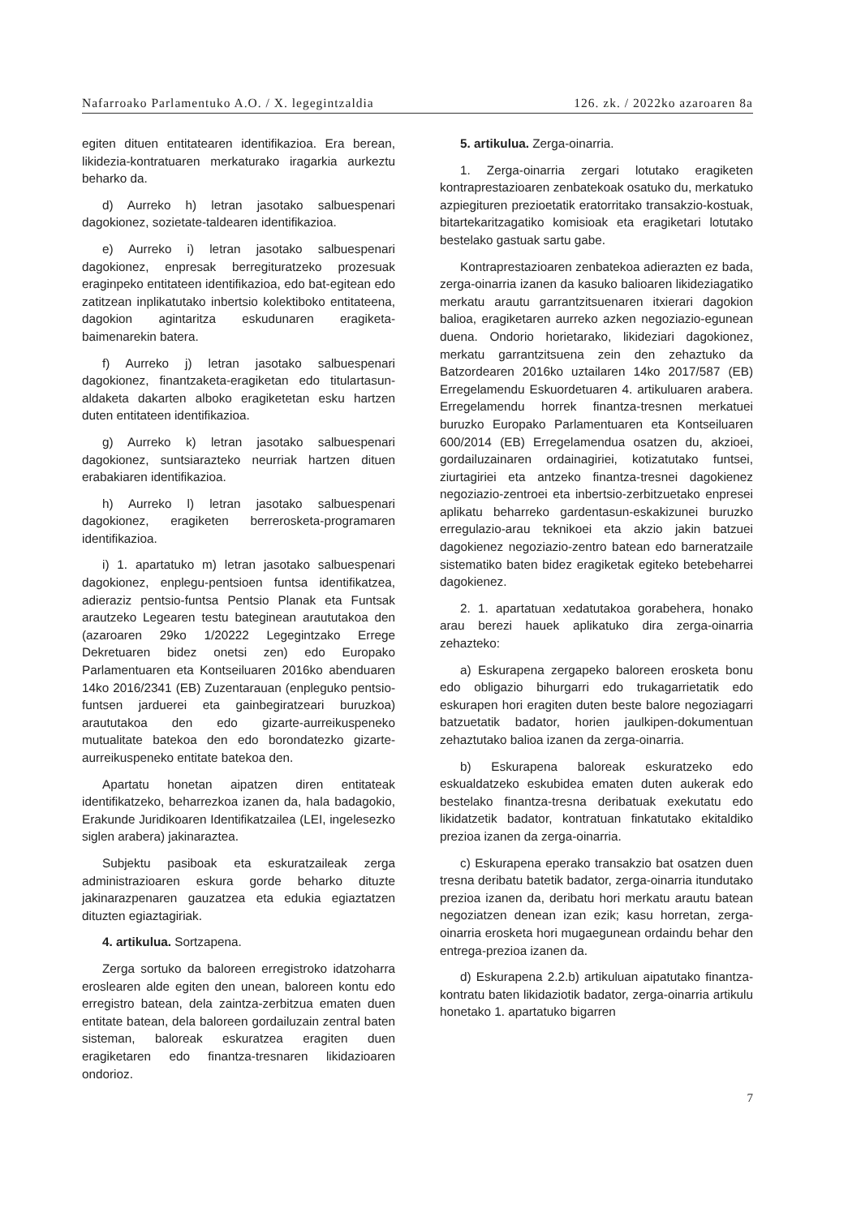Nafarroako Parlamentuko A.O. / X. legegintzaldia 126. zk. / 2022ko azaroaren 8a
egiten dituen entitatearen identifikazioa. Era berean, likidezia-kontratuaren merkaturako iragarkia aurkeztu beharko da.
d) Aurreko h) letran jasotako salbuespenari dagokionez, sozietate-taldearen identifikazioa.
e) Aurreko i) letran jasotako salbuespenari dagokionez, enpresak berregituratzeko prozesuak eraginpeko entitateen identifikazioa, edo bat-egitean edo zatitzean inplikatutako inbertsio kolektiboko entitateena, dagokion agintaritza eskudunaren eragiketa-baimenarekin batera.
f) Aurreko j) letran jasotako salbuespenari dagokionez, finantzaketa-eragiketan edo titulartasun-aldaketa dakarten alboko eragiketetan esku hartzen duten entitateen identifikazioa.
g) Aurreko k) letran jasotako salbuespenari dagokionez, suntsiarazteko neurriak hartzen dituen erabakiaren identifikazioa.
h) Aurreko l) letran jasotako salbuespenari dagokionez, eragiketen berrerosketa-programaren identifikazioa.
i) 1. apartatuko m) letran jasotako salbuespenari dagokionez, enplegu-pentsioen funtsa identifikatzea, adieraziz pentsio-funtsa Pentsio Planak eta Funtsak arautzeko Legearen testu bateginean araututakoa den (azaroaren 29ko 1/20222 Legegintzako Errege Dekretuaren bidez onetsi zen) edo Europako Parlamentuaren eta Kontseiluaren 2016ko abenduaren 14ko 2016/2341 (EB) Zuzentarauan (enpleguko pentsio-funtsen jarduerei eta gainbegiratzeari buruzkoa) araututakoa den edo gizarte-aurreikuspeneko mutualitate batekoa den edo borondatezko gizarte-aurreikuspeneko entitate batekoa den.
Apartatu honetan aipatzen diren entitateak identifikatzeko, beharrezkoa izanen da, hala badagokio, Erakunde Juridikoaren Identifikatzailea (LEI, ingelesezko siglen arabera) jakinaraztea.
Subjektu pasiboak eta eskuratzaileak zerga administrazioaren eskura gorde beharko dituzte jakinarazpenaren gauzatzea eta edukia egiaztatzen dituzten egiaztagiriak.
4. artikulua. Sortzapena.
Zerga sortuko da baloreen erregistroko idatzoharra eroslearen alde egiten den unean, baloreen kontu edo erregistro batean, dela zaintza-zerbitzua ematen duen entitate batean, dela baloreen gordailuzain zentral baten sisteman, baloreak eskuratzea eragiten duen eragiketaren edo finantza-tresnaren likidazioaren ondorioz.
5. artikulua. Zerga-oinarria.
1. Zerga-oinarria zergari lotutako eragiketen kontraprestazioaren zenbatekoak osatuko du, merkatuko azpiegituren prezioetatik eratorritako transakzio-kostuak, bitartekaritzagatiko komisioak eta eragiketari lotutako bestelako gastuak sartu gabe.
Kontraprestazioaren zenbatekoa adierazten ez bada, zerga-oinarria izanen da kasuko balioaren likideziagatiko merkatu arautu garrantzitsuenaren itxierari dagokion balioa, eragiketaren aurreko azken negoziazio-egunean duena. Ondorio horietarako, likideziari dagokionez, merkatu garrantzitsuena zein den zehaztuko da Batzordearen 2016ko uztailaren 14ko 2017/587 (EB) Erregelamendu Eskuordetuaren 4. artikuluaren arabera. Erregelamendu horrek finantza-tresnen merkatuei buruzko Europako Parlamentuaren eta Kontseiluaren 600/2014 (EB) Erregelamendua osatzen du, akzioei, gordailuzainaren ordainagiriei, kotizatutako funtsei, ziurtagiriei eta antzeko finantza-tresnei dagokienez negoziazio-zentroei eta inbertsio-zerbitzuetako enpresei aplikatu beharreko gardentasun-eskakizunei buruzko erregulazio-arau teknikoei eta akzio jakin batzuei dagokienez negoziazio-zentro batean edo barneratzaile sistematiko baten bidez eragiketak egiteko betebeharrei dagokienez.
2. 1. apartatuan xedatutakoa gorabehera, honako arau berezi hauek aplikatuko dira zerga-oinarria zehazteko:
a) Eskurapena zergapeko baloreen erosketa bonu edo obligazio bihurgarri edo trukagarrietatik edo eskurapen hori eragiten duten beste balore negoziagarri batzuetatik badator, horien jaulkipen-dokumentuan zehaztutako balioa izanen da zerga-oinarria.
b) Eskurapena baloreak eskuratzeko edo eskualdatzeko eskubidea ematen duten aukerak edo bestelako finantza-tresna deribatuak exekutatu edo likidatzetik badator, kontratuan finkatutako ekitaldiko prezioa izanen da zerga-oinarria.
c) Eskurapena eperako transakzio bat osatzen duen tresna deribatu batetik badator, zerga-oinarria itundutako prezioa izanen da, deribatu hori merkatu arautu batean negoziatzen denean izan ezik; kasu horretan, zerga-oinarria erosketa hori mugaegunean ordaindu behar den entrega-prezioa izanen da.
d) Eskurapena 2.2.b) artikuluan aipatutako finantza-kontratu baten likidaziotik badator, zerga-oinarria artikulu honetako 1. apartatuko bigarren
7